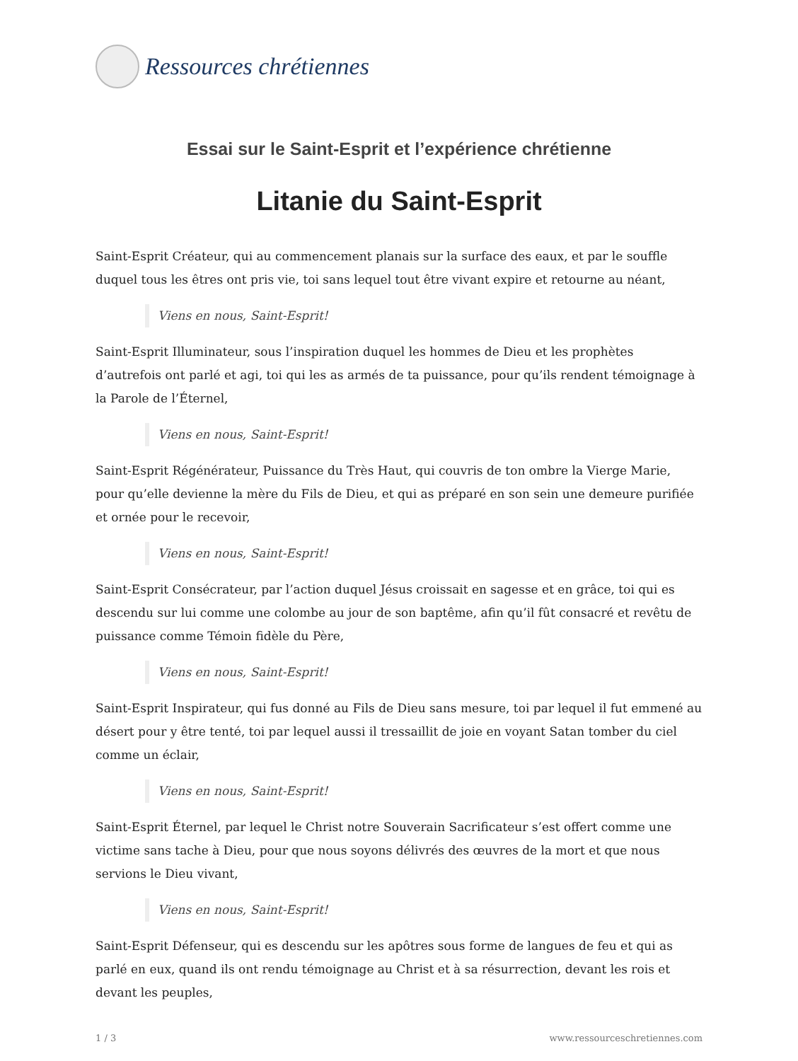Ressources chrétiennes
Essai sur le Saint-Esprit et l’expérience chrétienne
Litanie du Saint-Esprit
Saint-Esprit Créateur, qui au commencement planais sur la surface des eaux, et par le souffle duquel tous les êtres ont pris vie, toi sans lequel tout être vivant expire et retourne au néant,
Viens en nous, Saint-Esprit!
Saint-Esprit Illuminateur, sous l’inspiration duquel les hommes de Dieu et les prophètes d’autrefois ont parlé et agi, toi qui les as armés de ta puissance, pour qu’ils rendent témoignage à la Parole de l’Éternel,
Viens en nous, Saint-Esprit!
Saint-Esprit Régénérateur, Puissance du Très Haut, qui couvris de ton ombre la Vierge Marie, pour qu’elle devienne la mère du Fils de Dieu, et qui as préparé en son sein une demeure purifiée et ornée pour le recevoir,
Viens en nous, Saint-Esprit!
Saint-Esprit Consécrateur, par l’action duquel Jésus croissait en sagesse et en grâce, toi qui es descendu sur lui comme une colombe au jour de son baptême, afin qu’il fût consacré et revêtu de puissance comme Témoin fidèle du Père,
Viens en nous, Saint-Esprit!
Saint-Esprit Inspirateur, qui fus donné au Fils de Dieu sans mesure, toi par lequel il fut emmené au désert pour y être tenté, toi par lequel aussi il tressaillit de joie en voyant Satan tomber du ciel comme un éclair,
Viens en nous, Saint-Esprit!
Saint-Esprit Éternel, par lequel le Christ notre Souverain Sacrificateur s’est offert comme une victime sans tache à Dieu, pour que nous soyons délivrés des œuvres de la mort et que nous servions le Dieu vivant,
Viens en nous, Saint-Esprit!
Saint-Esprit Défenseur, qui es descendu sur les apôtres sous forme de langues de feu et qui as parlé en eux, quand ils ont rendu témoignage au Christ et à sa résurrection, devant les rois et devant les peuples,
1 / 3 www.ressourceschretiennes.com